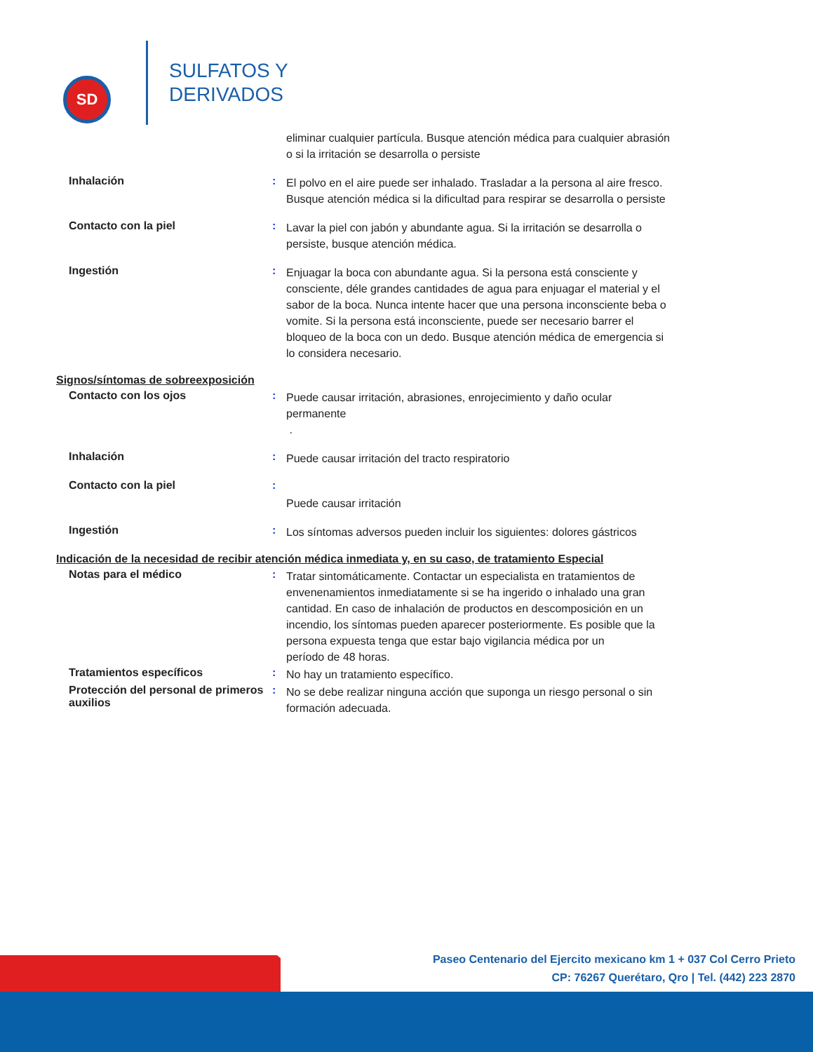SD
SULFATOS Y
DERIVADOS
eliminar cualquier partícula. Busque atención médica para cualquier abrasión o si la irritación se desarrolla o persiste
Inhalación :
El polvo en el aire puede ser inhalado. Trasladar a la persona al aire fresco. Busque atención médica si la dificultad para respirar se desarrolla o persiste
Contacto con la piel :
Lavar la piel con jabón y abundante agua. Si la irritación se desarrolla o persiste, busque atención médica.
Ingestión :
Enjuagar la boca con abundante agua. Si la persona está consciente y consciente, déle grandes cantidades de agua para enjuagar el material y el sabor de la boca. Nunca intente hacer que una persona inconsciente beba o vomite. Si la persona está inconsciente, puede ser necesario barrer el bloqueo de la boca con un dedo. Busque atención médica de emergencia si lo considera necesario.
Signos/síntomas de sobreexposición
Contacto con los ojos :
Puede causar irritación, abrasiones, enrojecimiento y daño ocular permanente
.
Inhalación :
Puede causar irritación del tracto respiratorio
Contacto con la piel :
Puede causar irritación
Ingestión :
Los síntomas adversos pueden incluir los siguientes: dolores gástricos
Indicación de la necesidad de recibir atención médica inmediata y, en su caso, de tratamiento Especial
Notas para el médico :
Tratar sintomáticamente. Contactar un especialista en tratamientos de envenenamientos inmediatamente si se ha ingerido o inhalado una gran cantidad. En caso de inhalación de productos en descomposición en un incendio, los síntomas pueden aparecer posteriormente. Es posible que la persona expuesta tenga que estar bajo vigilancia médica por un
período de 48 horas.
Tratamientos específicos :
No hay un tratamiento específico.
Protección del personal de primeros auxilios
:
No se debe realizar ninguna acción que suponga un riesgo personal o sin formación adecuada.
Paseo Centenario del Ejercito mexicano km 1 + 037 Col Cerro Prieto
CP: 76267 Querétaro, Qro | Tel. (442) 223 2870